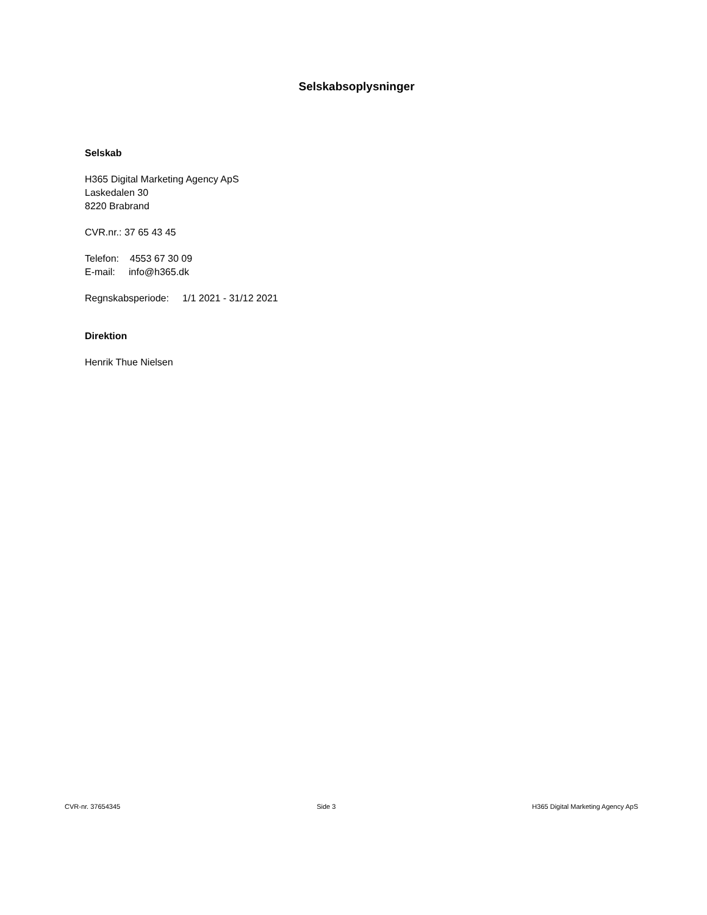Selskabsoplysninger
Selskab
H365 Digital Marketing Agency ApS
Laskedalen 30
8220 Brabrand
CVR.nr.: 37 65 43 45
Telefon: 4553 67 30 09
E-mail: info@h365.dk
Regnskabsperiode: 1/1 2021 - 31/12 2021
Direktion
Henrik Thue Nielsen
CVR-nr. 37654345 Side 3 H365 Digital Marketing Agency ApS